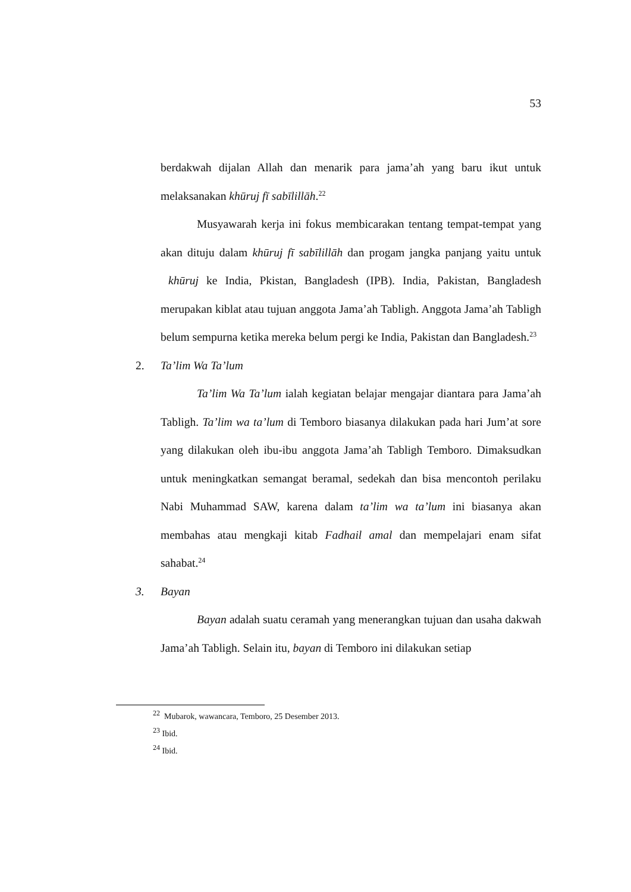53
berdakwah dijalan Allah dan menarik para jama’ah yang baru ikut untuk melaksanakan khūruj fī sabīlillāh.<sup>22</sup>
Musyawarah kerja ini fokus membicarakan tentang tempat-tempat yang akan dituju dalam khūruj fī sabīlillāh dan progam jangka panjang yaitu untuk khūruj ke India, Pkistan, Bangladesh (IPB). India, Pakistan, Bangladesh merupakan kiblat atau tujuan anggota Jama’ah Tabligh. Anggota Jama’ah Tabligh belum sempurna ketika mereka belum pergi ke India, Pakistan dan Bangladesh.<sup>23</sup>
2. Ta’lim Wa Ta’lum
Ta’lim Wa Ta’lum ialah kegiatan belajar mengajar diantara para Jama’ah Tabligh. Ta’lim wa ta’lum di Temboro biasanya dilakukan pada hari Jum’at sore yang dilakukan oleh ibu-ibu anggota Jama’ah Tabligh Temboro. Dimaksudkan untuk meningkatkan semangat beramal, sedekah dan bisa mencontoh perilaku Nabi Muhammad SAW, karena dalam ta’lim wa ta’lum ini biasanya akan membahas atau mengkaji kitab Fadhail amal dan mempelajari enam sifat sahabat.<sup>24</sup>
3. Bayan
Bayan adalah suatu ceramah yang menerangkan tujuan dan usaha dakwah Jama’ah Tabligh. Selain itu, bayan di Temboro ini dilakukan setiap
<sup>22</sup> Mubarok, wawancara, Temboro, 25 Desember 2013.
<sup>23</sup> Ibid.
<sup>24</sup> Ibid.